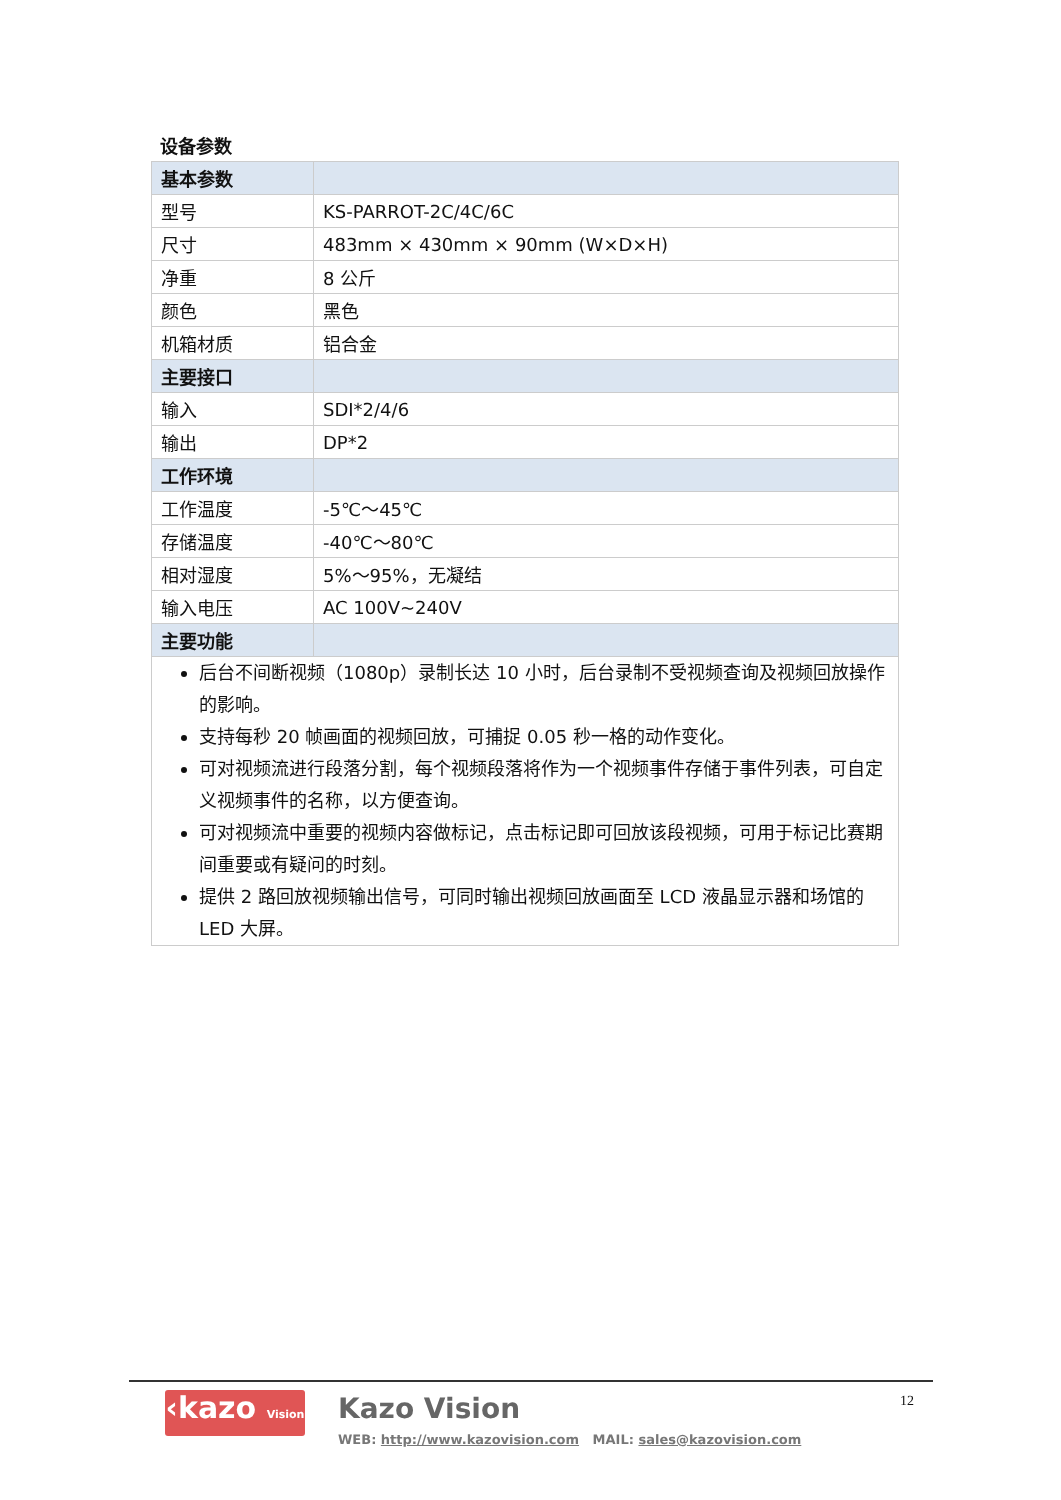设备参数
| 基本参数 | |
| 型号 | KS-PARROT-2C/4C/6C |
| 尺寸 | 483mm × 430mm × 90mm (W×D×H) |
| 净重 | 8 公斤 |
| 颜色 | 黑色 |
| 机箱材质 | 铝合金 |
| 主要接口 | |
| 输入 | SDI*2/4/6 |
| 输出 | DP*2 |
| 工作环境 | |
| 工作温度 | -5℃～45℃ |
| 存储温度 | -40℃～80℃ |
| 相对湿度 | 5%～95%，无凝结 |
| 输入电压 | AC 100V~240V |
| 主要功能 | |
| 后台不间断视频（1080p）录制长达 10 小时，后台录制不受视频查询及视频回放操作的影响。 支持每秒 20 帧画面的视频回放，可捕捉 0.05 秒一格的动作变化。 可对视频流进行段落分割，每个视频段落将作为一个视频事件存储于事件列表，可自定义视频事件的名称，以方便查询。 可对视频流中重要的视频内容做标记，点击标记即可回放该段视频，可用于标记比赛期间重要或有疑问的时刻。 提供 2 路回放视频输出信号，可同时输出视频回放画面至 LCD 液晶显示器和场馆的 LED 大屏。 | |
‹kazo Vision
Kazo Vision
WEB: http://www.kazovision.com MAIL: sales@kazovision.com
12